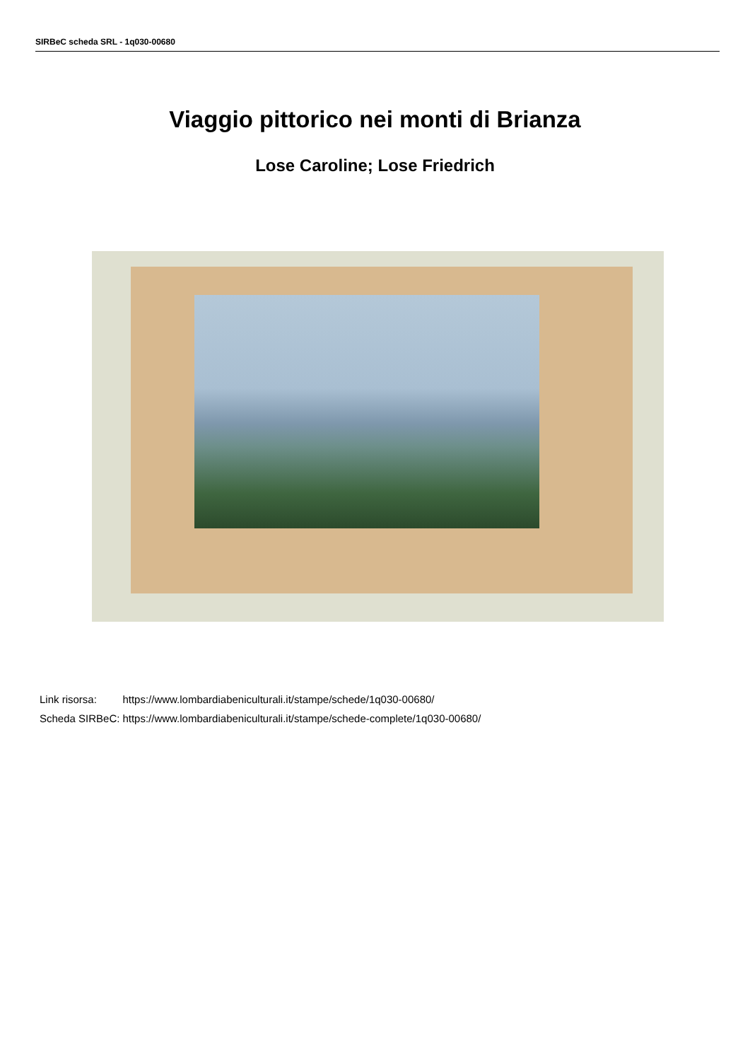SIRBeC scheda SRL - 1q030-00680
Viaggio pittorico nei monti di Brianza
Lose Caroline; Lose Friedrich
| Link risorsa: | https://www.lombardiabeniculturali.it/stampe/schede/1q030-00680/ |
| Scheda SIRBeC: | https://www.lombardiabeniculturali.it/stampe/schede-complete/1q030-00680/ |